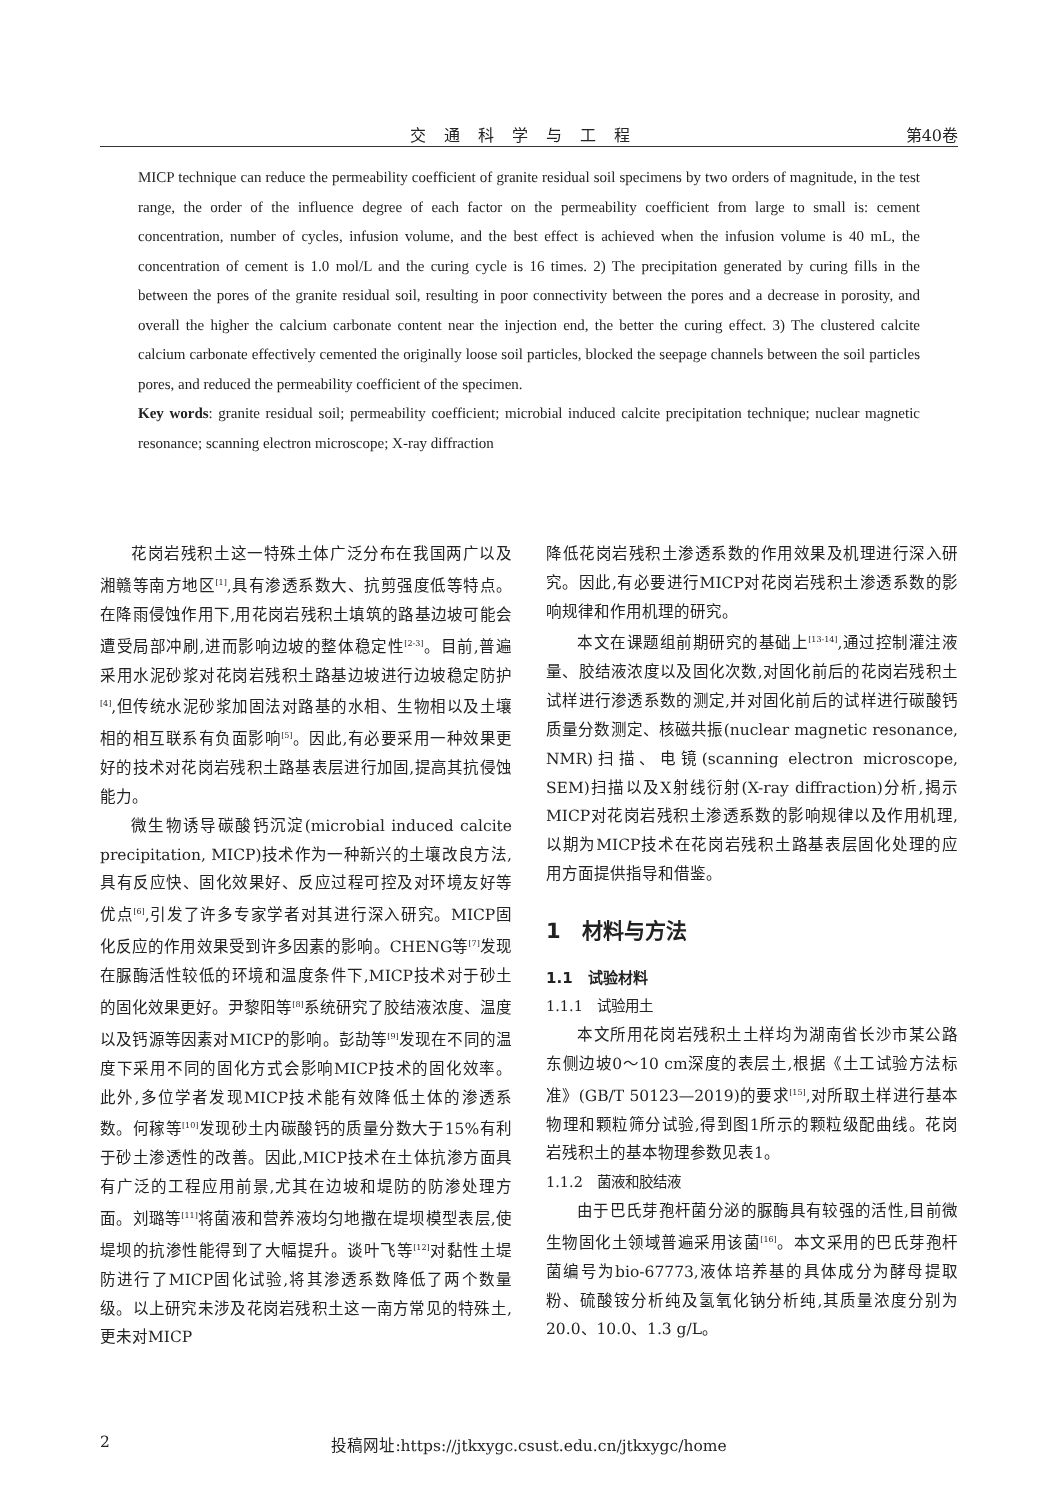交通科学与工程 第40卷
MICP technique can reduce the permeability coefficient of granite residual soil specimens by two orders of magnitude, in the test range, the order of the influence degree of each factor on the permeability coefficient from large to small is: cement concentration, number of cycles, infusion volume, and the best effect is achieved when the infusion volume is 40 mL, the concentration of cement is 1.0 mol/L and the curing cycle is 16 times. 2) The precipitation generated by curing fills in the between the pores of the granite residual soil, resulting in poor connectivity between the pores and a decrease in porosity, and overall the higher the calcium carbonate content near the injection end, the better the curing effect. 3) The clustered calcite calcium carbonate effectively cemented the originally loose soil particles, blocked the seepage channels between the soil particles pores, and reduced the permeability coefficient of the specimen.
Key words: granite residual soil; permeability coefficient; microbial induced calcite precipitation technique; nuclear magnetic resonance; scanning electron microscope; X-ray diffraction
花岗岩残积土这一特殊土体广泛分布在我国两广以及湘赣等南方地区<sup>[1]</sup>,具有渗透系数大、抗剪强度低等特点。在降雨侵蚀作用下,用花岗岩残积土填筑的路基边坡可能会遭受局部冲刷,进而影响边坡的整体稳定性<sup>[2-3]</sup>。目前,普遍采用水泥砂浆对花岗岩残积土路基边坡进行边坡稳定防护<sup>[4]</sup>,但传统水泥砂浆加固法对路基的水相、生物相以及土壤相的相互联系有负面影响<sup>[5]</sup>。因此,有必要采用一种效果更好的技术对花岗岩残积土路基表层进行加固,提高其抗侵蚀能力。
微生物诱导碳酸钙沉淀(microbial induced calcite precipitation, MICP)技术作为一种新兴的土壤改良方法,具有反应快、固化效果好、反应过程可控及对环境友好等优点<sup>[6]</sup>,引发了许多专家学者对其进行深入研究。MICP固化反应的作用效果受到许多因素的影响。CHENG等<sup>[7]</sup>发现在脲酶活性较低的环境和温度条件下,MICP技术对于砂土的固化效果更好。尹黎阳等<sup>[8]</sup>系统研究了胶结液浓度、温度以及钙源等因素对MICP的影响。彭劼等<sup>[9]</sup>发现在不同的温度下采用不同的固化方式会影响MICP技术的固化效率。此外,多位学者发现MICP技术能有效降低土体的渗透系数。何稼等<sup>[10]</sup>发现砂土内碳酸钙的质量分数大于15%有利于砂土渗透性的改善。因此,MICP技术在土体抗渗方面具有广泛的工程应用前景,尤其在边坡和堤防的防渗处理方面。刘璐等<sup>[11]</sup>将菌液和营养液均匀地撒在堤坝模型表层,使堤坝的抗渗性能得到了大幅提升。谈叶飞等<sup>[12]</sup>对黏性土堤防进行了MICP固化试验,将其渗透系数降低了两个数量级。以上研究未涉及花岗岩残积土这一南方常见的特殊土,更未对MICP
降低花岗岩残积土渗透系数的作用效果及机理进行深入研究。因此,有必要进行MICP对花岗岩残积土渗透系数的影响规律和作用机理的研究。
本文在课题组前期研究的基础上<sup>[13-14]</sup>,通过控制灌注液量、胶结液浓度以及固化次数,对固化前后的花岗岩残积土试样进行渗透系数的测定,并对固化前后的试样进行碳酸钙质量分数测定、核磁共振(nuclear magnetic resonance, NMR)扫描、电镜(scanning electron microscope, SEM)扫描以及X射线衍射(X-ray diffraction)分析,揭示MICP对花岗岩残积土渗透系数的影响规律以及作用机理,以期为MICP技术在花岗岩残积土路基表层固化处理的应用方面提供指导和借鉴。
1　材料与方法
1.1　试验材料
1.1.1　试验用土
本文所用花岗岩残积土土样均为湖南省长沙市某公路东侧边坡0～10 cm深度的表层土,根据《土工试验方法标准》(GB/T 50123—2019)的要求<sup>[15]</sup>,对所取土样进行基本物理和颗粒筛分试验,得到图1所示的颗粒级配曲线。花岗岩残积土的基本物理参数见表1。
1.1.2　菌液和胶结液
由于巴氏芽孢杆菌分泌的脲酶具有较强的活性,目前微生物固化土领域普遍采用该菌<sup>[16]</sup>。本文采用的巴氏芽孢杆菌编号为bio-67773,液体培养基的具体成分为酵母提取粉、硫酸铵分析纯及氢氧化钠分析纯,其质量浓度分别为20.0、10.0、1.3 g/L。
2 投稿网址:https://jtkxygc.csust.edu.cn/jtkxygc/home